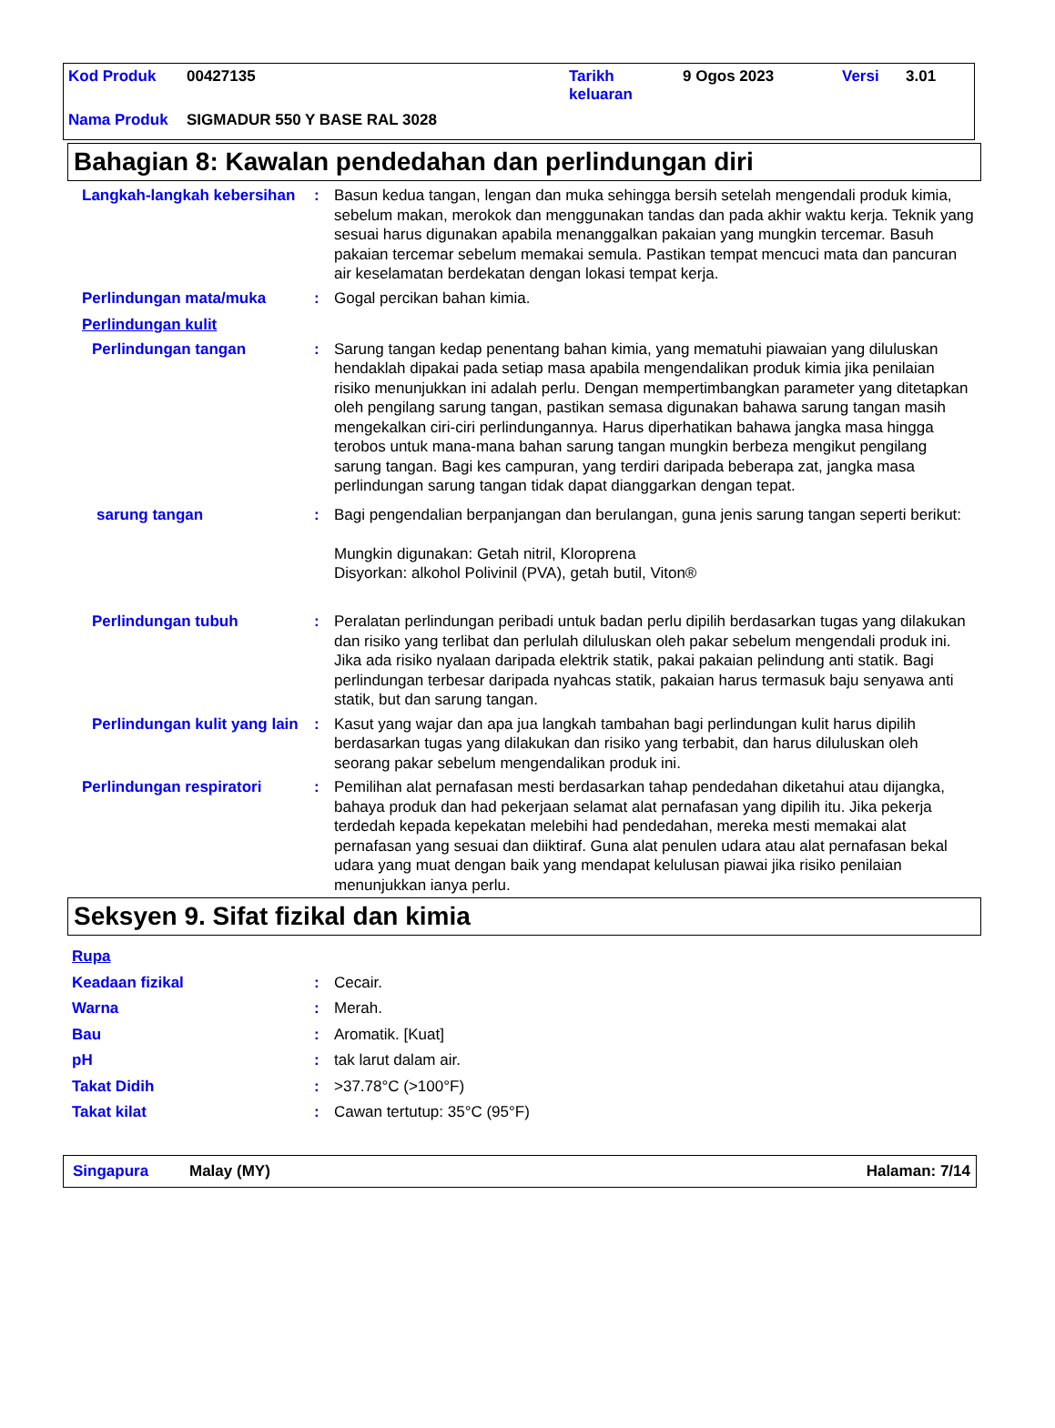| Kod Produk | 00427135 | Tarikh keluaran | 9 Ogos 2023 | Versi | 3.01 |
| Nama Produk | SIGMADUR 550 Y BASE RAL 3028 | | | | |
Bahagian 8: Kawalan pendedahan dan perlindungan diri
Langkah-langkah kebersihan
: Basun kedua tangan, lengan dan muka sehingga bersih setelah mengendali produk kimia, sebelum makan, merokok dan menggunakan tandas dan pada akhir waktu kerja. Teknik yang sesuai harus digunakan apabila menanggalkan pakaian yang mungkin tercemar. Basuh pakaian tercemar sebelum memakai semula. Pastikan tempat mencuci mata dan pancuran air keselamatan berdekatan dengan lokasi tempat kerja.
Perlindungan mata/muka : Gogal percikan bahan kimia.
Perlindungan kulit
Perlindungan tangan : Sarung tangan kedap penentang bahan kimia, yang mematuhi piawaian yang diluluskan hendaklah dipakai pada setiap masa apabila mengendalikan produk kimia jika penilaian risiko menunjukkan ini adalah perlu. Dengan mempertimbangkan parameter yang ditetapkan oleh pengilang sarung tangan, pastikan semasa digunakan bahawa sarung tangan masih mengekalkan ciri-ciri perlindungannya. Harus diperhatikan bahawa jangka masa hingga terobos untuk mana-mana bahan sarung tangan mungkin berbeza mengikut pengilang sarung tangan. Bagi kes campuran, yang terdiri daripada beberapa zat, jangka masa perlindungan sarung tangan tidak dapat dianggarkan dengan tepat.
sarung tangan : Bagi pengendalian berpanjangan dan berulangan, guna jenis sarung tangan seperti berikut:
Mungkin digunakan: Getah nitril, Kloroprena
Disyorkan: alkohol Polivinil (PVA), getah butil, Viton®
Perlindungan tubuh : Peralatan perlindungan peribadi untuk badan perlu dipilih berdasarkan tugas yang dilakukan dan risiko yang terlibat dan perlulah diluluskan oleh pakar sebelum mengendali produk ini. Jika ada risiko nyalaan daripada elektrik statik, pakai pakaian pelindung anti statik. Bagi perlindungan terbesar daripada nyahcas statik, pakaian harus termasuk baju senyawa anti statik, but dan sarung tangan.
Perlindungan kulit yang lain
: Kasut yang wajar dan apa jua langkah tambahan bagi perlindungan kulit harus dipilih berdasarkan tugas yang dilakukan dan risiko yang terbabit, dan harus diluluskan oleh seorang pakar sebelum mengendalikan produk ini.
Perlindungan respiratori : Pemilihan alat pernafasan mesti berdasarkan tahap pendedahan diketahui atau dijangka, bahaya produk dan had pekerjaan selamat alat pernafasan yang dipilih itu. Jika pekerja terdedah kepada kepekatan melebihi had pendedahan, mereka mesti memakai alat pernafasan yang sesuai dan diiktiraf. Guna alat penulen udara atau alat pernafasan bekal udara yang muat dengan baik yang mendapat kelulusan piawai jika risiko penilaian menunjukkan ianya perlu.
Seksyen 9. Sifat fizikal dan kimia
Rupa
Keadaan fizikal : Cecair.
Warna : Merah.
Bau : Aromatik. [Kuat]
pH : tak larut dalam air.
Takat Didih : >37.78°C (>100°F)
Takat kilat : Cawan tertutup: 35°C (95°F)
Singapura Malay (MY) Halaman: 7/14